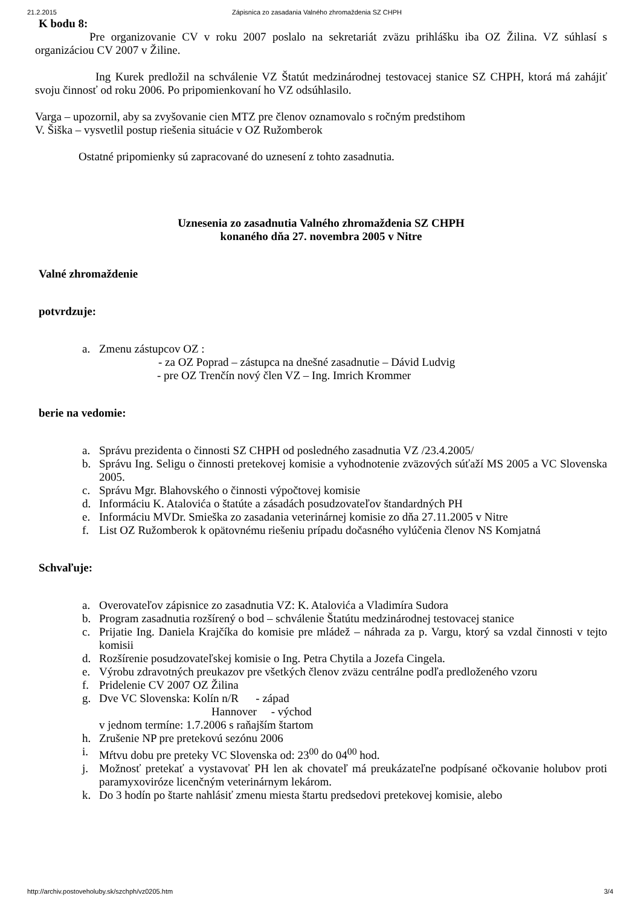21.2.2015 Zápisnica zo zasadania Valného zhromaždenia SZ CHPH
K bodu 8:
Pre organizovanie CV v roku 2007 poslalo na sekretariát zväzu prihlášku iba OZ Žilina. VZ súhlasí s organizáciou CV 2007 v Žiline.
Ing Kurek predložil na schválenie VZ Štatút medzinárodnej testovacej stanice SZ CHPH, ktorá má zahájiť svoju činnosť od roku 2006. Po pripomienkovaní ho VZ odsúhlasilo.
Varga – upozornil, aby sa zvyšovanie cien MTZ pre členov oznamovalo s ročným predstihom
V. Šiška – vysvetlil postup riešenia situácie v OZ Ružomberok
Ostatné pripomienky sú zapracované do uznesení z tohto zasadnutia.
Uznesenia zo zasadnutia Valného zhromaždenia SZ CHPH
konaného dňa 27. novembra 2005 v Nitre
Valné zhromaždenie
potvrdzuje:
a. Zmenu zástupcov OZ :
- za OZ Poprad – zástupca na dnešné zasadnutie – Dávid Ludvig
- pre OZ Trenčín nový člen VZ – Ing. Imrich Krommer
berie na vedomie:
a. Správu prezidenta o činnosti SZ CHPH od posledného zasadnutia VZ /23.4.2005/
b. Správu Ing. Seligu o činnosti pretekovej komisie a vyhodnotenie zväzových súťaží MS 2005 a VC Slovenska 2005.
c. Správu Mgr. Blahovského o činnosti výpočtovej komisie
d. Informáciu K. Atalovića o štatúte a zásadách posudzovateľov štandardných PH
e. Informáciu MVDr. Smieška zo zasadania veterinárnej komisie zo dňa 27.11.2005 v Nitre
f. List OZ Ružomberok k opätovnému riešeniu prípadu dočasného vylúčenia členov NS Komjatná
Schvaľuje:
a. Overovateľov zápisnice zo zasadnutia VZ: K. Atalovića a Vladimíra Sudora
b. Program zasadnutia rozšírený o bod – schválenie Štatútu medzinárodnej testovacej stanice
c. Prijatie Ing. Daniela Krajčíka do komisie pre mládež – náhrada za p. Vargu, ktorý sa vzdal činnosti v tejto komisii
d. Rozšírenie posudzovateľskej komisie o Ing. Petra Chytila a Jozefa Cingela.
e. Výrobu zdravotných preukazov pre všetkých členov zväzu centrálne podľa predloženého vzoru
f. Pridelenie CV 2007 OZ Žilina
g. Dve VC Slovenska: Kolín n/R - západ
Hannover - východ
v jednom termíne: 1.7.2006 s raňajším štartom
h. Zrušenie NP pre pretekovú sezónu 2006
i. Mŕtvu dobu pre preteky VC Slovenska od: 23<sup>00</sup> do 04<sup>00</sup> hod.
j. Možnosť pretekať a vystavovať PH len ak chovateľ má preukázateľne podpísané očkovanie holubov proti paramyxoviróze licenčným veterinárnym lekárom.
k. Do 3 hodín po štarte nahlásiť zmenu miesta štartu predsedovi pretekovej komisie, alebo
http://archiv.postoveholuby.sk/szchph/vz0205.htm 3/4